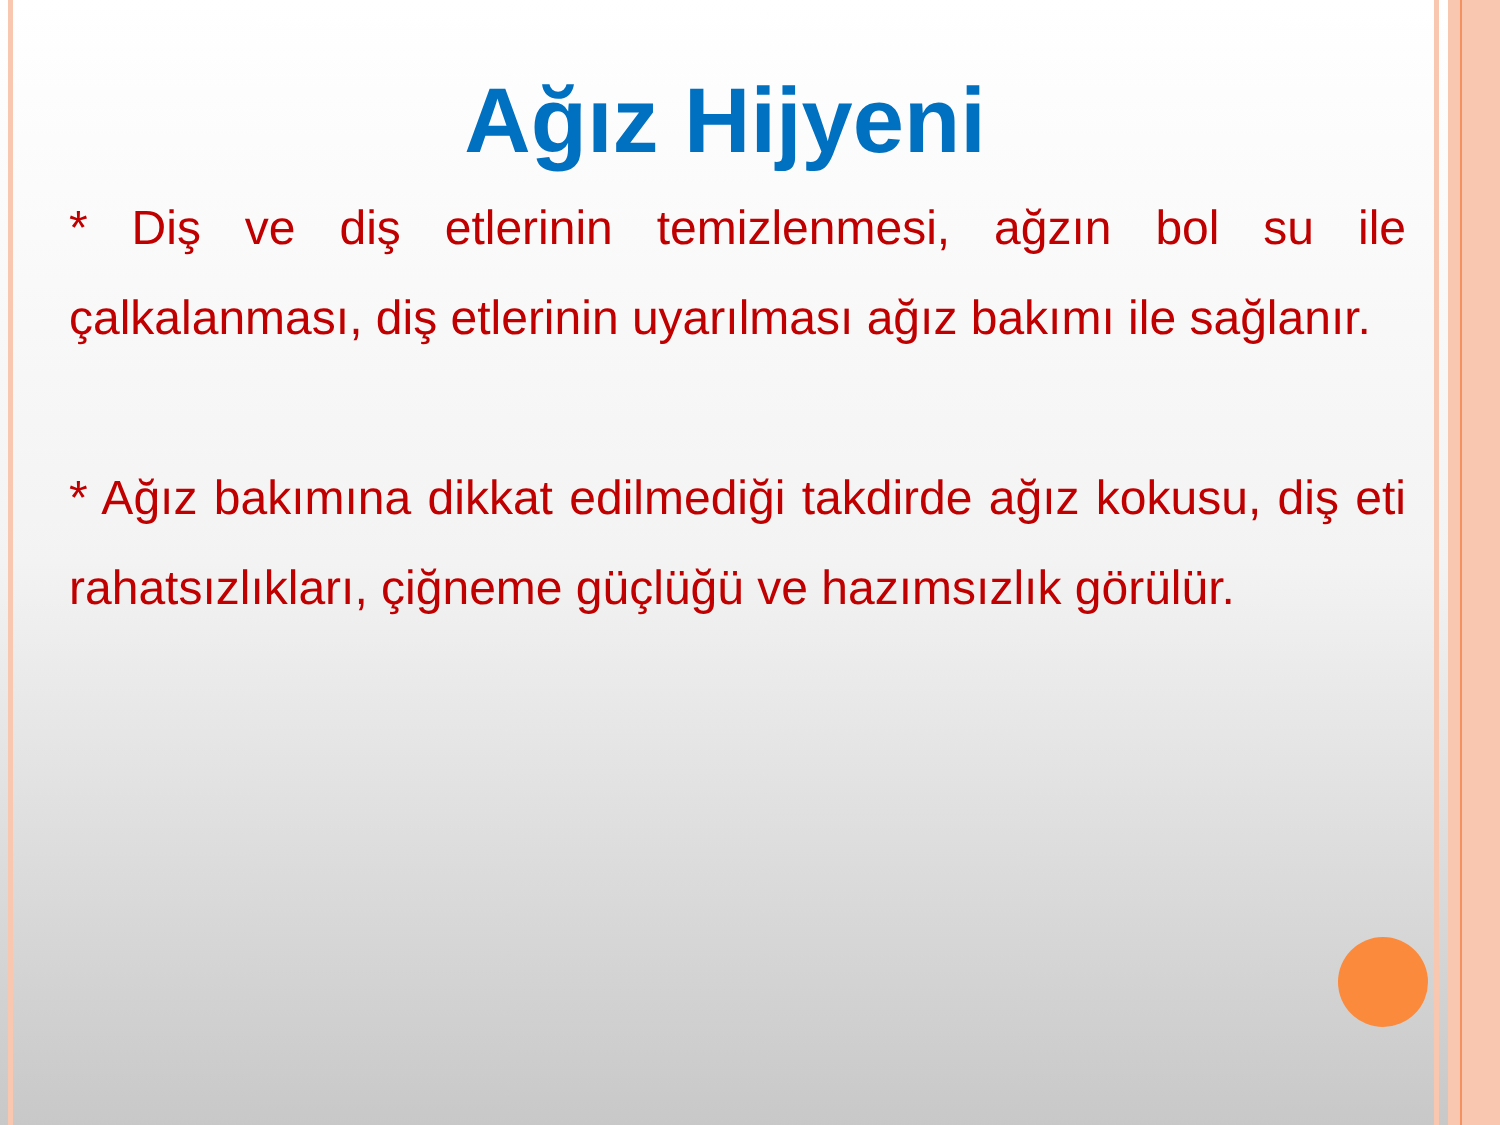Ağız Hijyeni
* Diş ve diş etlerinin temizlenmesi, ağzın bol su ile çalkalanması, diş etlerinin uyarılması ağız bakımı ile sağlanır.
* Ağız bakımına dikkat edilmediği takdirde ağız kokusu, diş eti rahatsızlıkları, çiğneme güçlüğü ve hazımsızlık görülür.